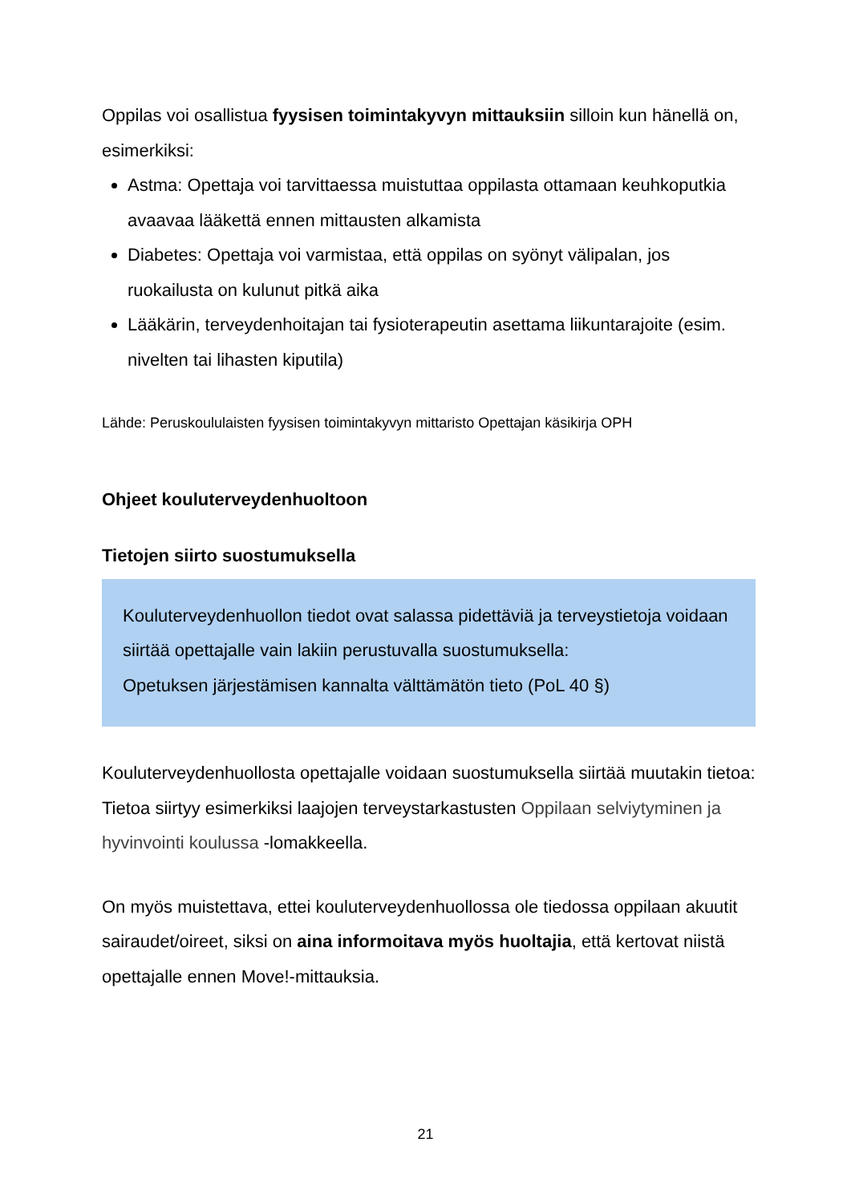Oppilas voi osallistua fyysisen toimintakyvyn mittauksiin silloin kun hänellä on, esimerkiksi:
Astma: Opettaja voi tarvittaessa muistuttaa oppilasta ottamaan keuhkoputkia avaavaa lääkettä ennen mittausten alkamista
Diabetes: Opettaja voi varmistaa, että oppilas on syönyt välipalan, jos ruokailusta on kulunut pitkä aika
Lääkärin, terveydenhoitajan tai fysioterapeutin asettama liikuntarajoite (esim. nivelten tai lihasten kiputila)
Lähde: Peruskoululaisten fyysisen toimintakyvyn mittaristo Opettajan käsikirja OPH
Ohjeet kouluterveydenhuoltoon
Tietojen siirto suostumuksella
Kouluterveydenhuollon tiedot ovat salassa pidettäviä ja terveystietoja voidaan siirtää opettajalle vain lakiin perustuvalla suostumuksella:
Opetuksen järjestämisen kannalta välttämätön tieto (PoL 40 §)
Kouluterveydenhuollosta opettajalle voidaan suostumuksella siirtää muutakin tietoa: Tietoa siirtyy esimerkiksi laajojen terveystarkastusten Oppilaan selviytyminen ja hyvinvointi koulussa -lomakkeella.
On myös muistettava, ettei kouluterveydenhuollossa ole tiedossa oppilaan akuutit sairaudet/oireet, siksi on aina informoitava myös huoltajia, että kertovat niistä opettajalle ennen Move!-mittauksia.
21